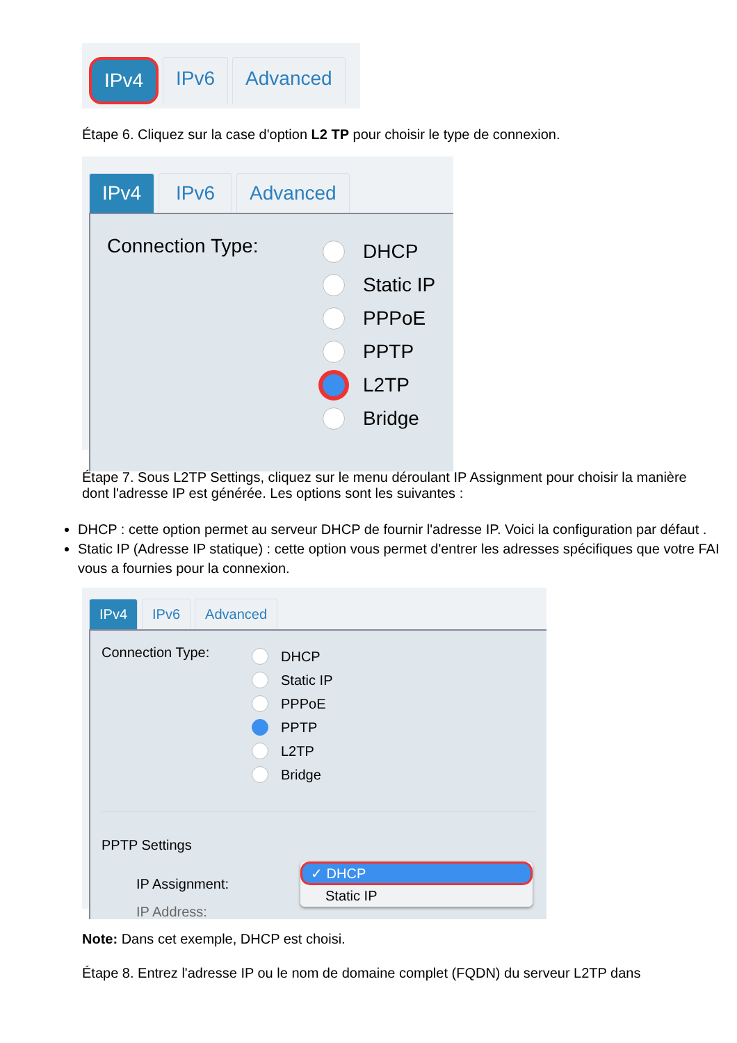IPv4 IPv6 Advanced
Étape 6. Cliquez sur la case d'option L2 TP pour choisir le type de connexion.
IPv4 IPv6 Advanced
Connection Type:
DHCP
Static IP
PPPoE
PPTP
L2TP
Bridge
Étape 7. Sous L2TP Settings, cliquez sur le menu déroulant IP Assignment pour choisir la manière dont l'adresse IP est générée. Les options sont les suivantes :
DHCP : cette option permet au serveur DHCP de fournir l'adresse IP. Voici la configuration par défaut .
Static IP (Adresse IP statique) : cette option vous permet d'entrer les adresses spécifiques que votre FAI vous a fournies pour la connexion.
IPv4 IPv6 Advanced
Connection Type:
DHCP
Static IP
PPPoE
PPTP
L2TP
Bridge
PPTP Settings
IP Assignment:
✓ DHCP
Static IP
IP Address:
Note: Dans cet exemple, DHCP est choisi.
Étape 8. Entrez l'adresse IP ou le nom de domaine complet (FQDN) du serveur L2TP dans